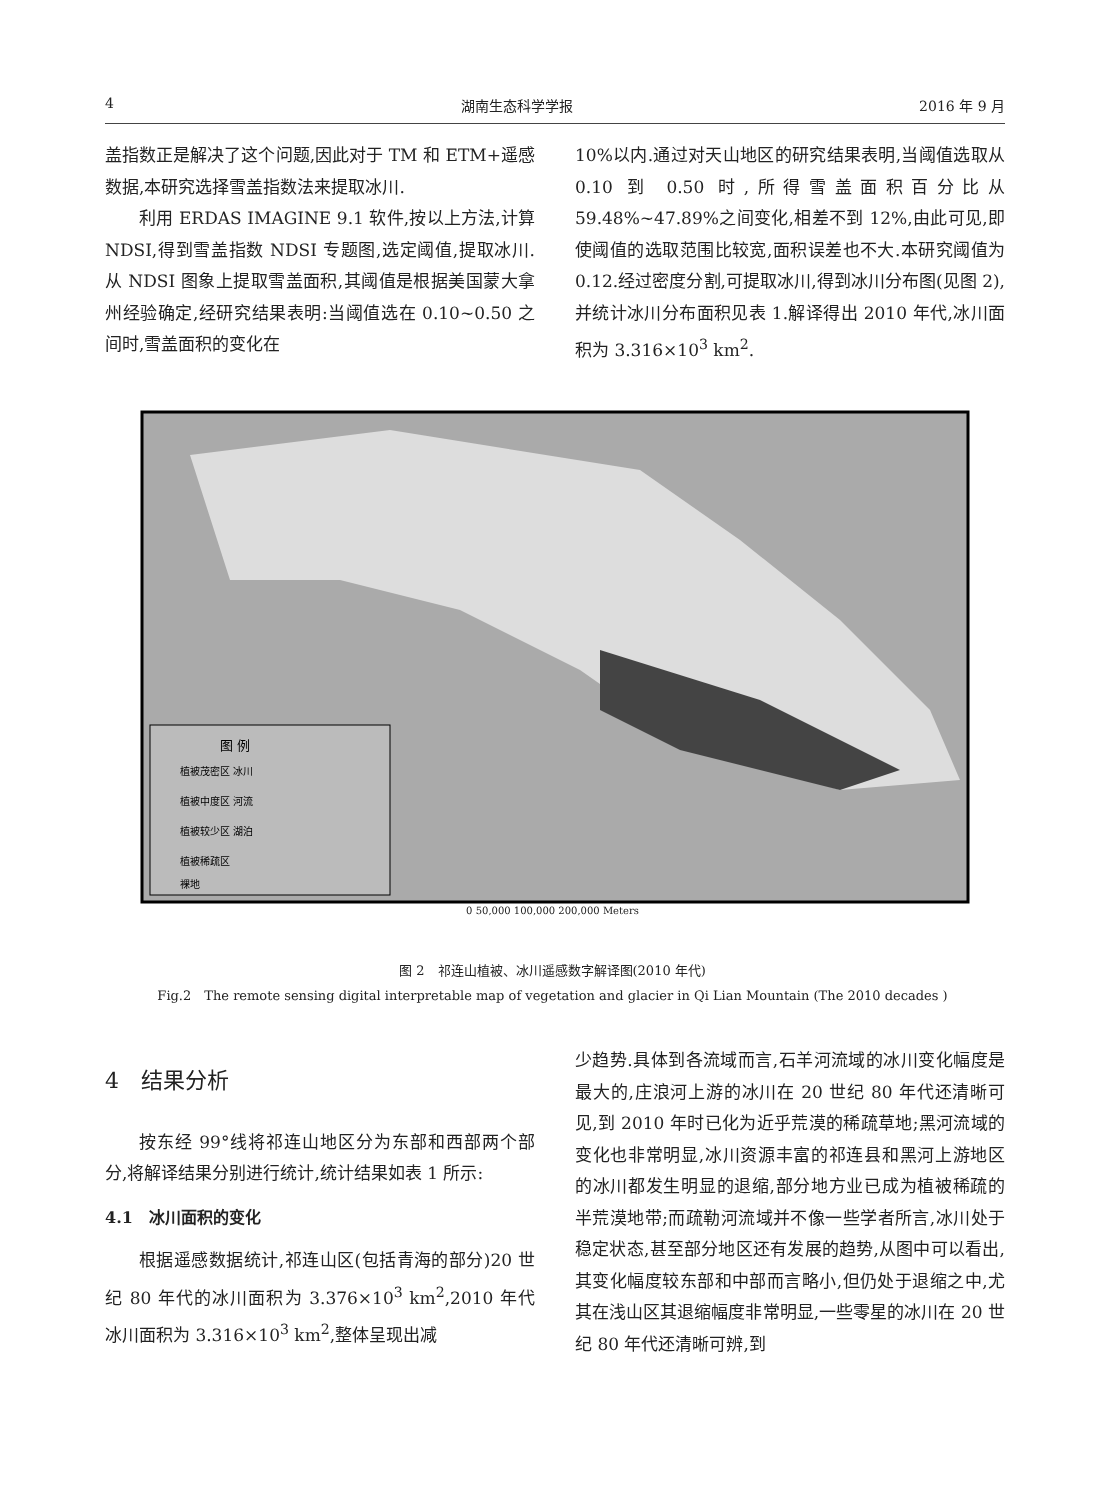4 湖南生态科学学报 2016 年 9 月
盖指数正是解决了这个问题,因此对于 TM 和 ETM+遥感数据,本研究选择雪盖指数法来提取冰川.
利用 ERDAS IMAGINE 9.1 软件,按以上方法,计算 NDSI,得到雪盖指数 NDSI 专题图,选定阈值,提取冰川.从 NDSI 图象上提取雪盖面积,其阈值是根据美国蒙大拿州经验确定,经研究结果表明:当阈值选在 0.10~0.50 之间时,雪盖面积的变化在
10%以内.通过对天山地区的研究结果表明,当阈值选取从 0.10 到 0.50 时,所得雪盖面积百分比从 59.48%~47.89%之间变化,相差不到 12%,由此可见,即使阈值的选取范围比较宽,面积误差也不大.本研究阈值为 0.12.经过密度分割,可提取冰川,得到冰川分布图(见图 2),并统计冰川分布面积见表 1.解译得出 2010 年代,冰川面积为 3.316×10<sup>3</sup> km<sup>2</sup>.
图 例
植被茂密区 冰川
植被中度区 河流
植被较少区 湖泊
植被稀疏区
裸地
0 50,000 100,000 200,000 Meters
图 2　祁连山植被、冰川遥感数字解译图(2010 年代)
Fig.2　The remote sensing digital interpretable map of vegetation and glacier in Qi Lian Mountain (The 2010 decades )
4　结果分析
按东经 99°线将祁连山地区分为东部和西部两个部分,将解译结果分别进行统计,统计结果如表 1 所示:
4.1　冰川面积的变化
根据遥感数据统计,祁连山区(包括青海的部分)20 世纪 80 年代的冰川面积为 3.376×10<sup>3</sup> km<sup>2</sup>,2010 年代冰川面积为 3.316×10<sup>3</sup> km<sup>2</sup>,整体呈现出减
少趋势.具体到各流域而言,石羊河流域的冰川变化幅度是最大的,庄浪河上游的冰川在 20 世纪 80 年代还清晰可见,到 2010 年时已化为近乎荒漠的稀疏草地;黑河流域的变化也非常明显,冰川资源丰富的祁连县和黑河上游地区的冰川都发生明显的退缩,部分地方业已成为植被稀疏的半荒漠地带;而疏勒河流域并不像一些学者所言,冰川处于稳定状态,甚至部分地区还有发展的趋势,从图中可以看出,其变化幅度较东部和中部而言略小,但仍处于退缩之中,尤其在浅山区其退缩幅度非常明显,一些零星的冰川在 20 世纪 80 年代还清晰可辨,到